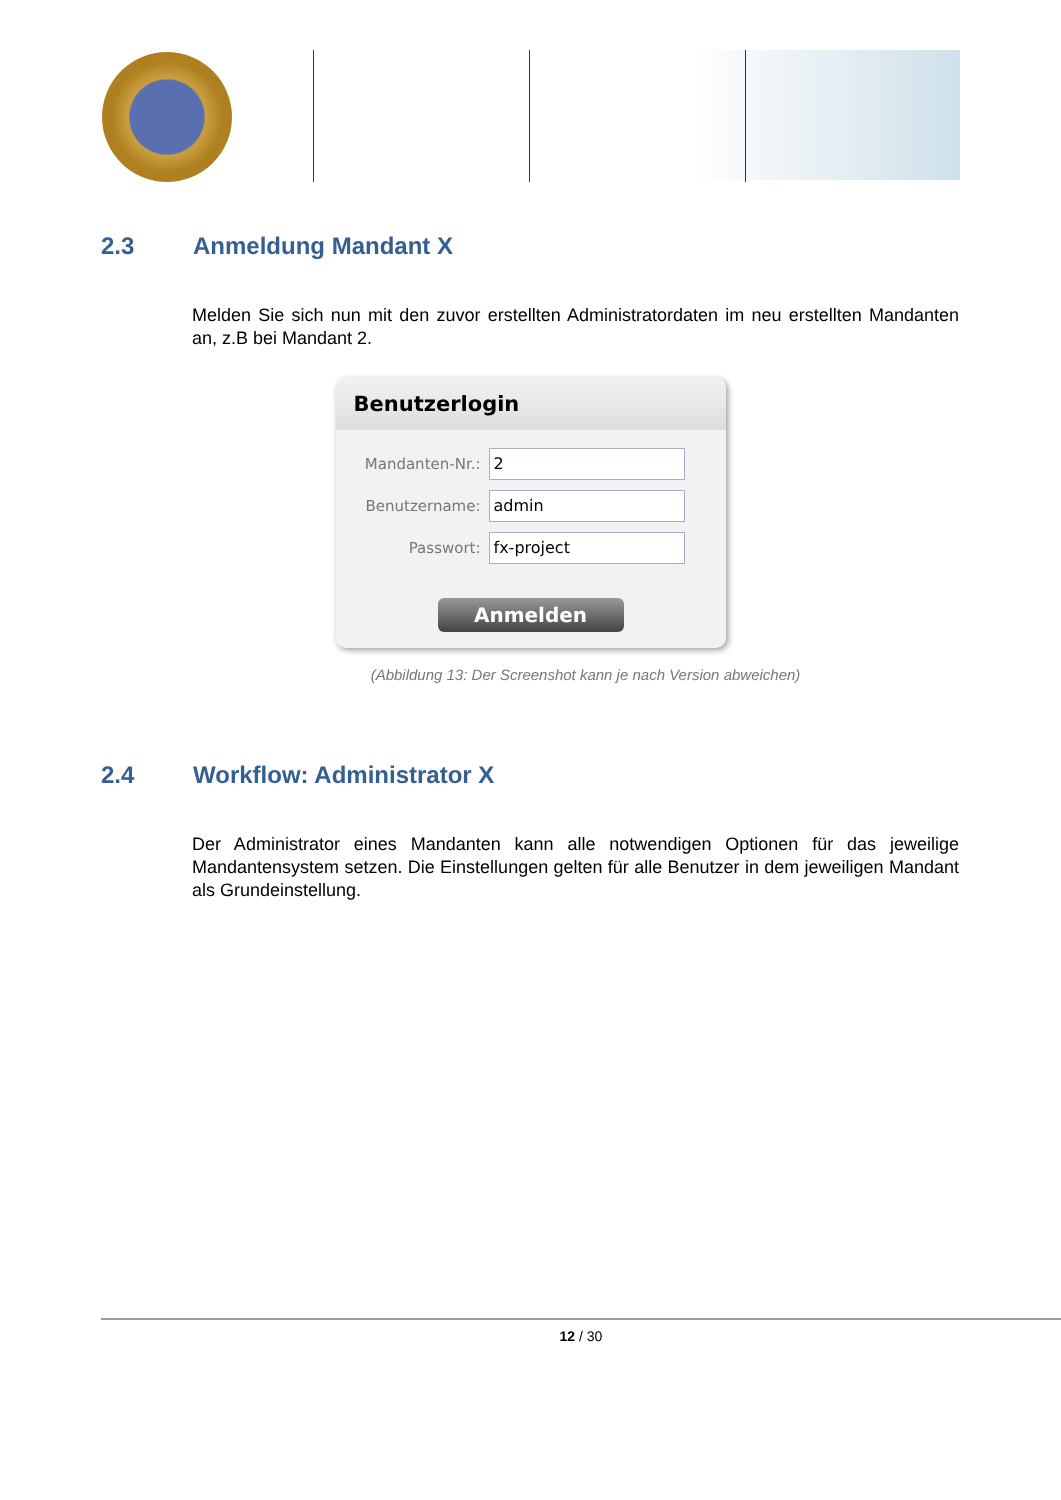2.3 Anmeldung Mandant X
Melden Sie sich nun mit den zuvor erstellten Administratordaten im neu erstellten Mandanten an, z.B bei Mandant 2.
Benutzerlogin
Mandanten-Nr.:
2
Benutzername:
admin
Passwort:
fx-project
Anmelden
(Abbildung 13: Der Screenshot kann je nach Version abweichen)
2.4 Workflow: Administrator X
Der Administrator eines Mandanten kann alle notwendigen Optionen für das jeweilige Mandantensystem setzen. Die Einstellungen gelten für alle Benutzer in dem jeweiligen Mandant als Grundeinstellung.
12 / 30